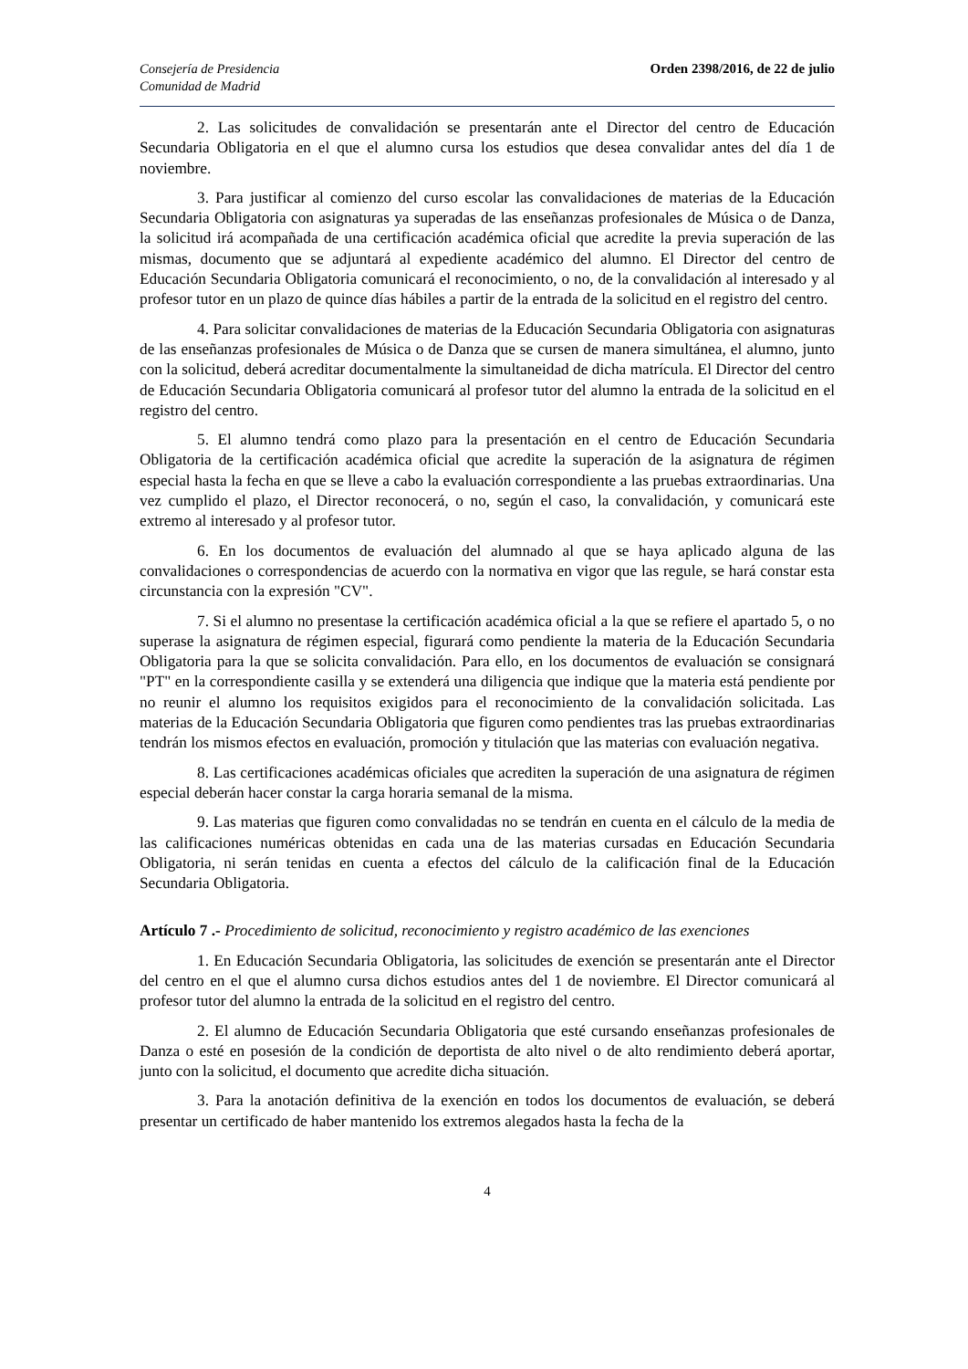Consejería de Presidencia
Comunidad de Madrid
Orden 2398/2016, de 22 de julio
2. Las solicitudes de convalidación se presentarán ante el Director del centro de Educación Secundaria Obligatoria en el que el alumno cursa los estudios que desea convalidar antes del día 1 de noviembre.
3. Para justificar al comienzo del curso escolar las convalidaciones de materias de la Educación Secundaria Obligatoria con asignaturas ya superadas de las enseñanzas profesionales de Música o de Danza, la solicitud irá acompañada de una certificación académica oficial que acredite la previa superación de las mismas, documento que se adjuntará al expediente académico del alumno. El Director del centro de Educación Secundaria Obligatoria comunicará el reconocimiento, o no, de la convalidación al interesado y al profesor tutor en un plazo de quince días hábiles a partir de la entrada de la solicitud en el registro del centro.
4. Para solicitar convalidaciones de materias de la Educación Secundaria Obligatoria con asignaturas de las enseñanzas profesionales de Música o de Danza que se cursen de manera simultánea, el alumno, junto con la solicitud, deberá acreditar documentalmente la simultaneidad de dicha matrícula. El Director del centro de Educación Secundaria Obligatoria comunicará al profesor tutor del alumno la entrada de la solicitud en el registro del centro.
5. El alumno tendrá como plazo para la presentación en el centro de Educación Secundaria Obligatoria de la certificación académica oficial que acredite la superación de la asignatura de régimen especial hasta la fecha en que se lleve a cabo la evaluación correspondiente a las pruebas extraordinarias. Una vez cumplido el plazo, el Director reconocerá, o no, según el caso, la convalidación, y comunicará este extremo al interesado y al profesor tutor.
6. En los documentos de evaluación del alumnado al que se haya aplicado alguna de las convalidaciones o correspondencias de acuerdo con la normativa en vigor que las regule, se hará constar esta circunstancia con la expresión "CV".
7. Si el alumno no presentase la certificación académica oficial a la que se refiere el apartado 5, o no superase la asignatura de régimen especial, figurará como pendiente la materia de la Educación Secundaria Obligatoria para la que se solicita convalidación. Para ello, en los documentos de evaluación se consignará "PT" en la correspondiente casilla y se extenderá una diligencia que indique que la materia está pendiente por no reunir el alumno los requisitos exigidos para el reconocimiento de la convalidación solicitada. Las materias de la Educación Secundaria Obligatoria que figuren como pendientes tras las pruebas extraordinarias tendrán los mismos efectos en evaluación, promoción y titulación que las materias con evaluación negativa.
8. Las certificaciones académicas oficiales que acrediten la superación de una asignatura de régimen especial deberán hacer constar la carga horaria semanal de la misma.
9. Las materias que figuren como convalidadas no se tendrán en cuenta en el cálculo de la media de las calificaciones numéricas obtenidas en cada una de las materias cursadas en Educación Secundaria Obligatoria, ni serán tenidas en cuenta a efectos del cálculo de la calificación final de la Educación Secundaria Obligatoria.
Artículo 7 .- Procedimiento de solicitud, reconocimiento y registro académico de las exenciones
1. En Educación Secundaria Obligatoria, las solicitudes de exención se presentarán ante el Director del centro en el que el alumno cursa dichos estudios antes del 1 de noviembre. El Director comunicará al profesor tutor del alumno la entrada de la solicitud en el registro del centro.
2. El alumno de Educación Secundaria Obligatoria que esté cursando enseñanzas profesionales de Danza o esté en posesión de la condición de deportista de alto nivel o de alto rendimiento deberá aportar, junto con la solicitud, el documento que acredite dicha situación.
3. Para la anotación definitiva de la exención en todos los documentos de evaluación, se deberá presentar un certificado de haber mantenido los extremos alegados hasta la fecha de la
4